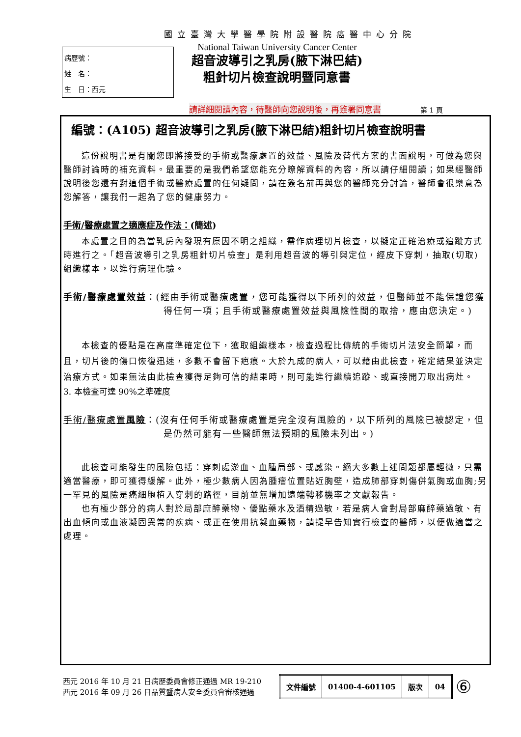國立臺灣大學醫學院附設醫院癌醫中心分院
病歷號：
姓　名：
生　日：西元
National Taiwan University Cancer Center
超音波導引之乳房(腋下淋巴結)
粗針切片檢查說明暨同意書
請詳細閱讀內容，待醫師向您說明後，再簽署同意書
第 1 頁
編號：(A105) 超音波導引之乳房(腋下淋巴結)粗針切片檢查說明書
這份說明書是有關您即將接受的手術或醫療處置的效益、風險及替代方案的書面說明，可做為您與醫師討論時的補充資料。最重要的是我們希望您能充分瞭解資料的內容，所以請仔細閱讀；如果經醫師說明後您還有對這個手術或醫療處置的任何疑問，請在簽名前再與您的醫師充分討論，醫師會很樂意為您解答，讓我們一起為了您的健康努力。
手術/醫療處置之適應症及作法：(簡述)
本處置之目的為當乳房內發現有原因不明之組織，需作病理切片檢查，以擬定正確治療或追蹤方式時進行之。「超音波導引之乳房粗針切片檢查」是利用超音波的導引與定位，經皮下穿刺，抽取(切取)組織樣本，以進行病理化驗。
手術/醫療處置效益：(經由手術或醫療處置，您可能獲得以下所列的效益，但醫師並不能保證您獲得任何一項；且手術或醫療處置效益與風險性間的取捨，應由您決定。)
本檢查的優點是在高度準確定位下，獲取組織樣本，檢查過程比傳統的手術切片法安全簡單，而且，切片後的傷口恢復迅速，多數不會留下疤痕。大於九成的病人，可以藉由此檢查，確定結果並決定治療方式。如果無法由此檢查獲得足夠可信的結果時，則可能進行繼續追蹤、或直接開刀取出病灶。
3. 本檢查可達 90%之準確度
手術/醫療處置風險：(沒有任何手術或醫療處置是完全沒有風險的，以下所列的風險已被認定，但是仍然可能有一些醫師無法預期的風險未列出。)
此檢查可能發生的風險包括：穿刺處淤血、血腫局部、或感染。絕大多數上述問題都屬輕微，只需適當醫療，即可獲得緩解。此外，極少數病人因為腫瘤位置貼近胸壁，造成肺部穿刺傷併氣胸或血胸;另一罕見的風險是癌細胞植入穿刺的路徑，目前並無增加遠端轉移機率之文獻報告。
也有極少部分的病人對於局部麻醉藥物、優點藥水及酒精過敏，若是病人會對局部麻醉藥過敏、有出血傾向或血液凝固異常的疾病、或正在使用抗凝血藥物，請提早告知實行檢查的醫師，以便做適當之處理。
西元 2016 年 10 月 21 日病歷委員會修正通過 MR 19-210
西元 2016 年 09 月 26 日品質暨病人安全委員會審核通過
| 文件編號 | 01400-4-601105 | 版次 | 04 |
⑥